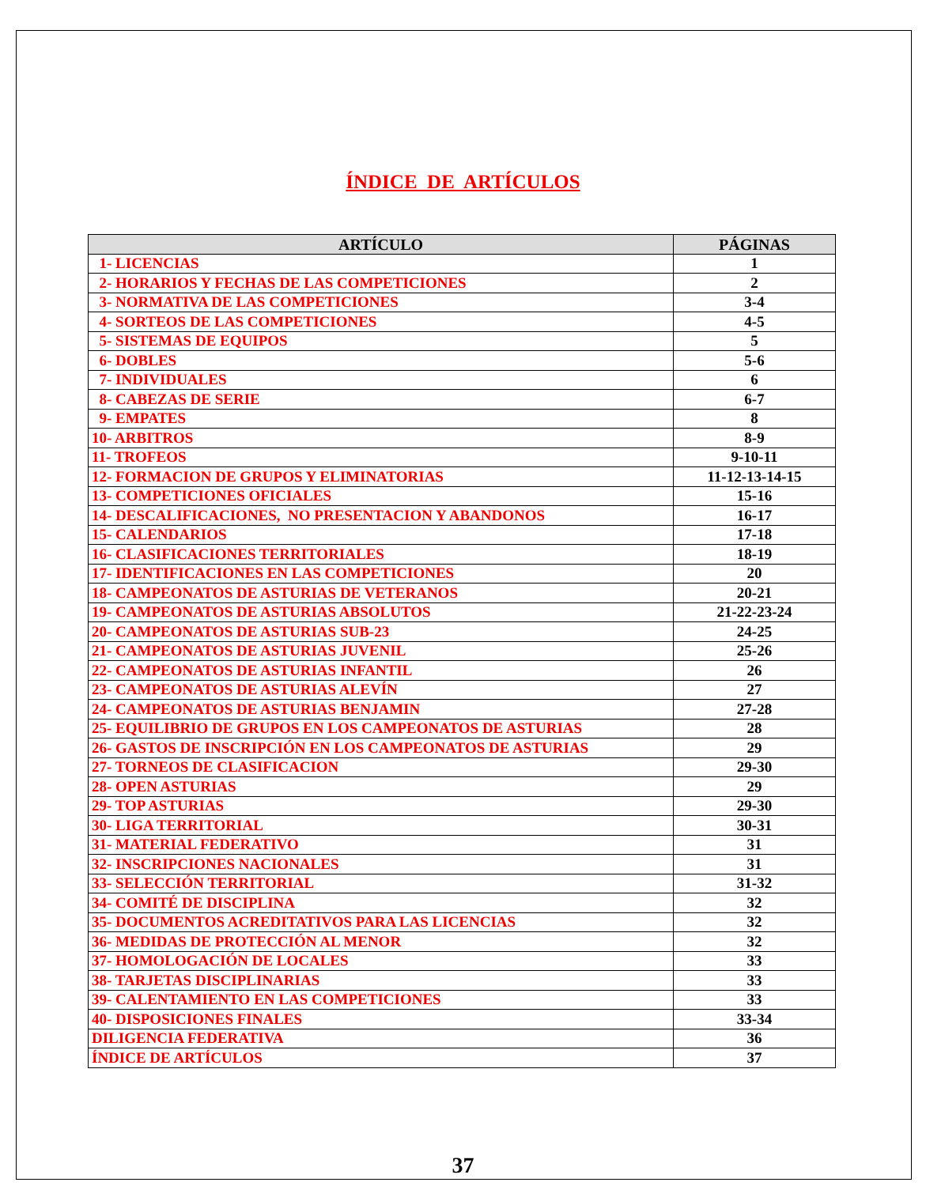ÍNDICE DE ARTÍCULOS
| ARTÍCULO | PÁGINAS |
| --- | --- |
| 1- LICENCIAS | 1 |
| 2- HORARIOS Y FECHAS DE LAS COMPETICIONES | 2 |
| 3- NORMATIVA DE LAS COMPETICIONES | 3-4 |
| 4- SORTEOS DE LAS COMPETICIONES | 4-5 |
| 5- SISTEMAS DE EQUIPOS | 5 |
| 6- DOBLES | 5-6 |
| 7- INDIVIDUALES | 6 |
| 8- CABEZAS DE SERIE | 6-7 |
| 9- EMPATES | 8 |
| 10- ARBITROS | 8-9 |
| 11- TROFEOS | 9-10-11 |
| 12- FORMACION DE GRUPOS Y ELIMINATORIAS | 11-12-13-14-15 |
| 13- COMPETICIONES OFICIALES | 15-16 |
| 14- DESCALIFICACIONES, NO PRESENTACION Y ABANDONOS | 16-17 |
| 15- CALENDARIOS | 17-18 |
| 16- CLASIFICACIONES TERRITORIALES | 18-19 |
| 17- IDENTIFICACIONES EN LAS COMPETICIONES | 20 |
| 18- CAMPEONATOS DE ASTURIAS DE VETERANOS | 20-21 |
| 19- CAMPEONATOS DE ASTURIAS ABSOLUTOS | 21-22-23-24 |
| 20- CAMPEONATOS DE ASTURIAS SUB-23 | 24-25 |
| 21- CAMPEONATOS DE ASTURIAS JUVENIL | 25-26 |
| 22- CAMPEONATOS DE ASTURIAS INFANTIL | 26 |
| 23- CAMPEONATOS DE ASTURIAS ALEVÍN | 27 |
| 24- CAMPEONATOS DE ASTURIAS BENJAMIN | 27-28 |
| 25- EQUILIBRIO DE GRUPOS EN LOS CAMPEONATOS DE ASTURIAS | 28 |
| 26- GASTOS DE INSCRIPCIÓN EN LOS CAMPEONATOS DE ASTURIAS | 29 |
| 27- TORNEOS DE CLASIFICACION | 29-30 |
| 28- OPEN ASTURIAS | 29 |
| 29- TOP ASTURIAS | 29-30 |
| 30- LIGA TERRITORIAL | 30-31 |
| 31- MATERIAL FEDERATIVO | 31 |
| 32- INSCRIPCIONES NACIONALES | 31 |
| 33- SELECCIÓN TERRITORIAL | 31-32 |
| 34- COMITÉ DE DISCIPLINA | 32 |
| 35- DOCUMENTOS ACREDITATIVOS PARA LAS LICENCIAS | 32 |
| 36- MEDIDAS DE PROTECCIÓN AL MENOR | 32 |
| 37- HOMOLOGACIÓN DE LOCALES | 33 |
| 38- TARJETAS DISCIPLINARIAS | 33 |
| 39- CALENTAMIENTO EN LAS COMPETICIONES | 33 |
| 40- DISPOSICIONES FINALES | 33-34 |
| DILIGENCIA FEDERATIVA | 36 |
| ÍNDICE DE ARTÍCULOS | 37 |
37